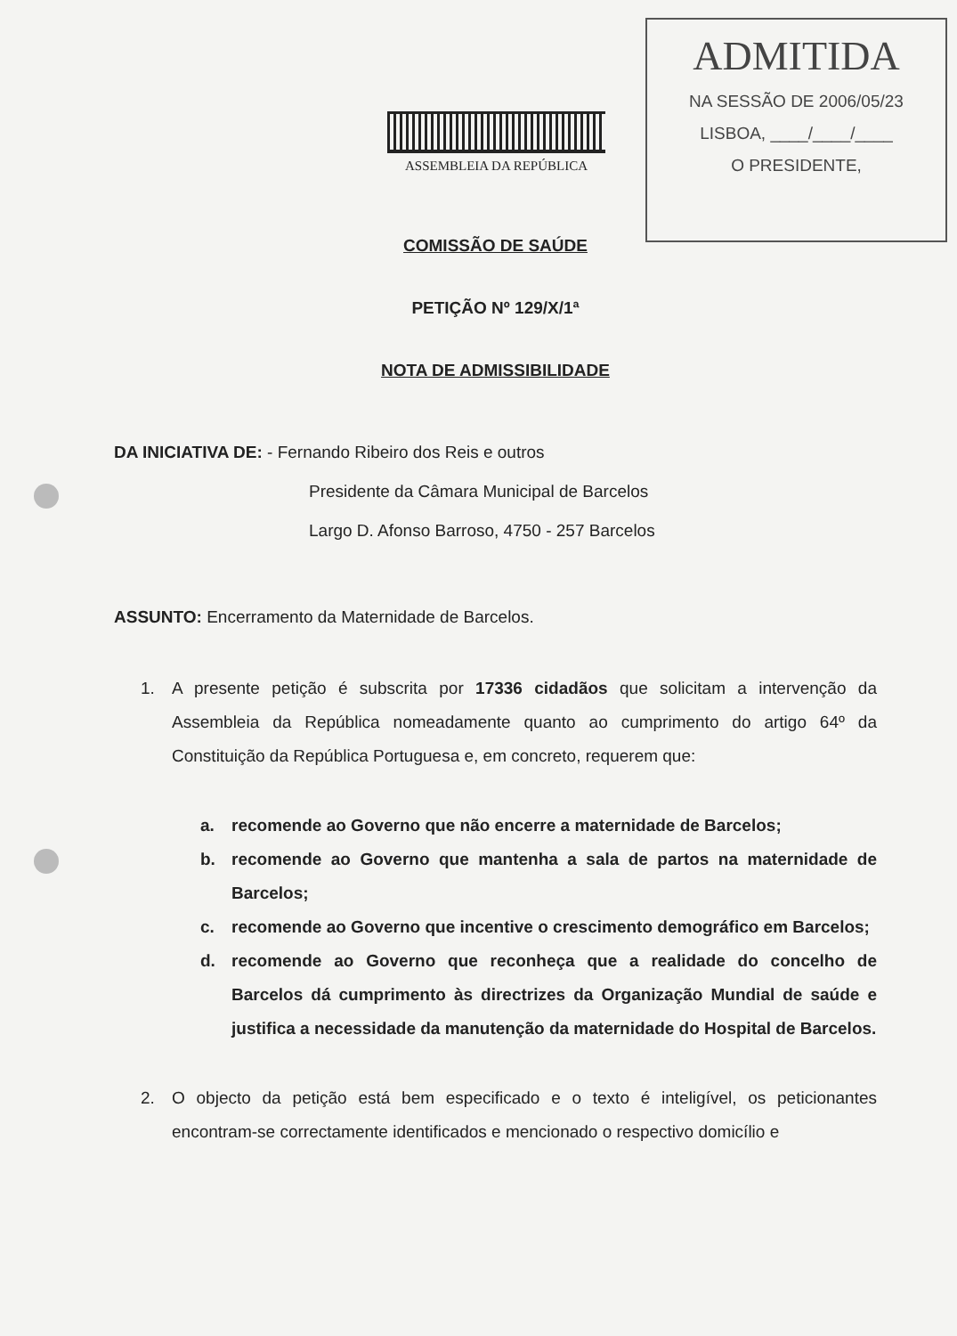ASSEMBLEIA DA REPÚBLICA
ADMITIDA
NA SESSÃO DE 2006/05/23
LISBOA, ____/____/____
O PRESIDENTE,
COMISSÃO DE SAÚDE
PETIÇÃO Nº 129/X/1ª
NOTA DE ADMISSIBILIDADE
DA INICIATIVA DE: - Fernando Ribeiro dos Reis e outros
Presidente da Câmara Municipal de Barcelos
Largo D. Afonso Barroso, 4750 - 257 Barcelos
ASSUNTO: Encerramento da Maternidade de Barcelos.
1. A presente petição é subscrita por 17336 cidadãos que solicitam a intervenção da Assembleia da República nomeadamente quanto ao cumprimento do artigo 64º da Constituição da República Portuguesa e, em concreto, requerem que:
a. recomende ao Governo que não encerre a maternidade de Barcelos;
b. recomende ao Governo que mantenha a sala de partos na maternidade de Barcelos;
c. recomende ao Governo que incentive o crescimento demográfico em Barcelos;
d. recomende ao Governo que reconheça que a realidade do concelho de Barcelos dá cumprimento às directrizes da Organização Mundial de saúde e justifica a necessidade da manutenção da maternidade do Hospital de Barcelos.
2. O objecto da petição está bem especificado e o texto é inteligível, os peticionantes encontram-se correctamente identificados e mencionado o respectivo domicílio e